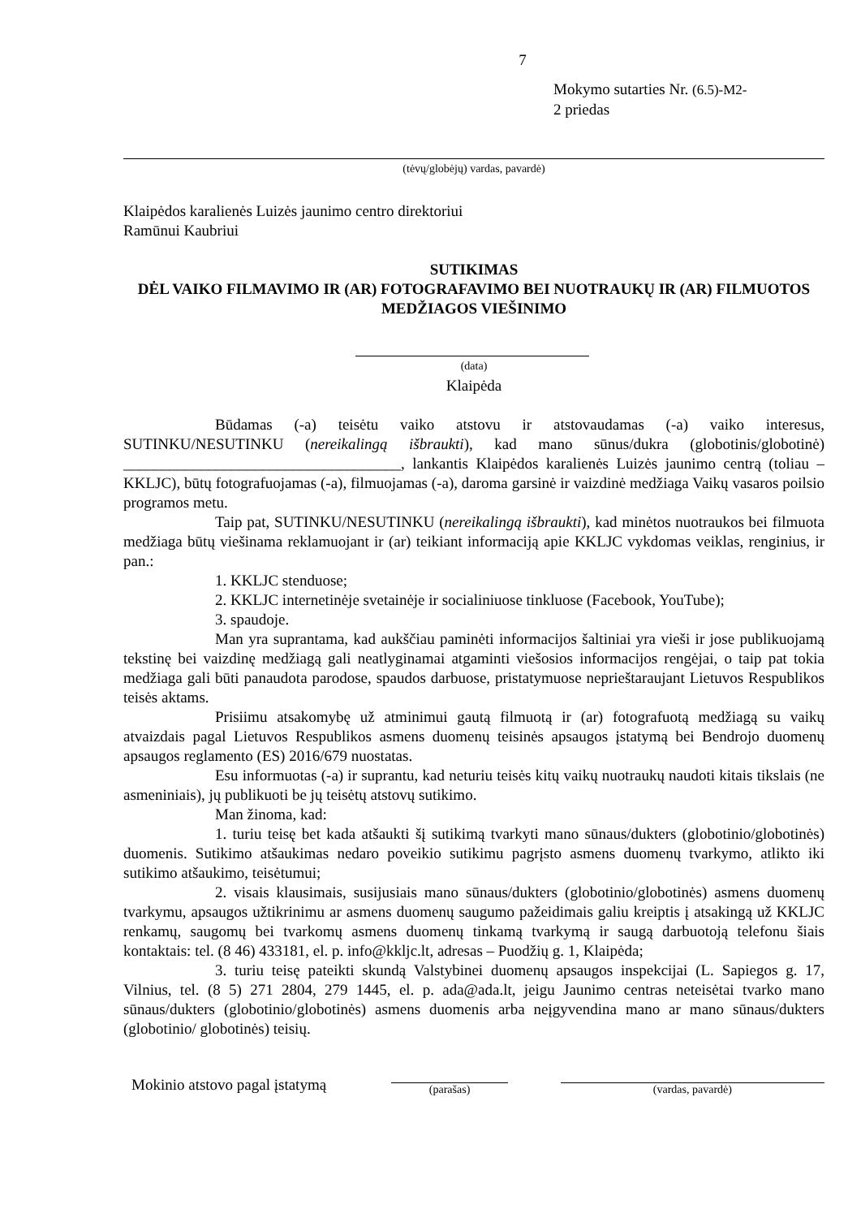7
Mokymo sutarties Nr. (6.5)-M2-
2 priedas
(tėvų/globėjų) vardas, pavardė)
Klaipėdos karalienės Luizės jaunimo centro direktoriui
Ramūnui Kaubriui
SUTIKIMAS
DĖL VAIKO FILMAVIMO IR (AR) FOTOGRAFAVIMO BEI NUOTRAUKŲ IR (AR) FILMUOTOS MEDŽIAGOS VIEŠINIMO
(data)
Klaipėda
Būdamas (-a) teisėtu vaiko atstovu ir atstovaudamas (-a) vaiko interesus, SUTINKU/NESUTINKU (nereikalingą išbraukti), kad mano sūnus/dukra (globotinis/globotinė) ____________________________________, lankantis Klaipėdos karalienės Luizės jaunimo centrą (toliau – KKLJC), būtų fotografuojamas (-a), filmuojamas (-a), daroma garsinė ir vaizdinė medžiaga Vaikų vasaros poilsio programos metu.
Taip pat, SUTINKU/NESUTINKU (nereikalingą išbraukti), kad minėtos nuotraukos bei filmuota medžiaga būtų viešinama reklamuojant ir (ar) teikiant informaciją apie KKLJC vykdomas veiklas, renginius, ir pan.:
1. KKLJC stenduose;
2. KKLJC internetinėje svetainėje ir socialiniuose tinkluose (Facebook, YouTube);
3. spaudoje.
Man yra suprantama, kad aukščiau paminėti informacijos šaltiniai yra vieši ir jose publikuojamą tekstinę bei vaizdinę medžiagą gali neatlyginamai atgaminti viešosios informacijos rengėjai, o taip pat tokia medžiaga gali būti panaudota parodose, spaudos darbuose, pristatymuose neprieštaraujant Lietuvos Respublikos teisės aktams.
Prisiimu atsakomybę už atminimui gautą filmuotą ir (ar) fotografuotą medžiagą su vaikų atvaizdais pagal Lietuvos Respublikos asmens duomenų teisinės apsaugos įstatymą bei Bendrojo duomenų apsaugos reglamento (ES) 2016/679 nuostatas.
Esu informuotas (-a) ir suprantu, kad neturiu teisės kitų vaikų nuotraukų naudoti kitais tikslais (ne asmeniniais), jų publikuoti be jų teisėtų atstovų sutikimo.
Man žinoma, kad:
1. turiu teisę bet kada atšaukti šį sutikimą tvarkyti mano sūnaus/dukters (globotinio/globotinės) duomenis. Sutikimo atšaukimas nedaro poveikio sutikimu pagrįsto asmens duomenų tvarkymo, atlikto iki sutikimo atšaukimo, teisėtumui;
2. visais klausimais, susijusiais mano sūnaus/dukters (globotinio/globotinės) asmens duomenų tvarkymu, apsaugos užtikrinimu ar asmens duomenų saugumo pažeidimais galiu kreiptis į atsakingą už KKLJC renkamų, saugomų bei tvarkomų asmens duomenų tinkamą tvarkymą ir saugą darbuotoją telefonu šiais kontaktais: tel. (8 46) 433181, el. p. info@kkljc.lt, adresas – Puodžių g. 1, Klaipėda;
3. turiu teisę pateikti skundą Valstybinei duomenų apsaugos inspekcijai (L. Sapiegos g. 17, Vilnius, tel. (8 5) 271 2804, 279 1445, el. p. ada@ada.lt, jeigu Jaunimo centras neteisėtai tvarko mano sūnaus/dukters (globotinio/globotinės) asmens duomenis arba neįgyvendina mano ar mano sūnaus/dukters (globotinio/ globotinės) teisių.
Mokinio atstovo pagal įstatymą
(parašas) (vardas, pavardė)